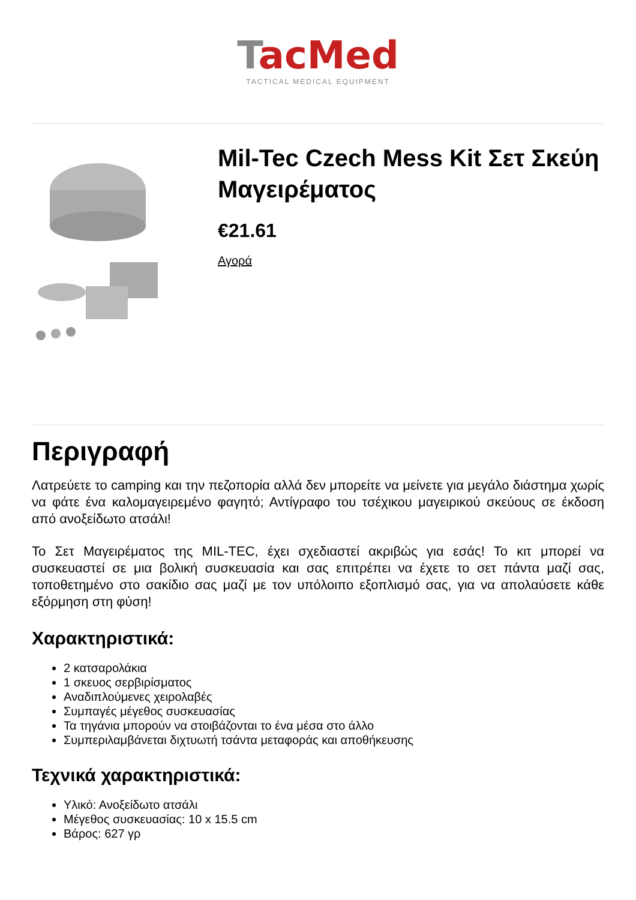TacMed
TACTICAL MEDICAL EQUIPMENT
Mil-Tec Czech Mess Kit Σετ Σκεύη Μαγειρέματος
€21.61
Αγορά
Περιγραφή
Λατρεύετε το camping και την πεζοπορία αλλά δεν μπορείτε να μείνετε για μεγάλο διάστημα χωρίς να φάτε ένα καλομαγειρεμένο φαγητό; Αντίγραφο του τσέχικου μαγειρικού σκεύους σε έκδοση από ανοξείδωτο ατσάλι!
Το Σετ Μαγειρέματος της MIL-TEC, έχει σχεδιαστεί ακριβώς για εσάς! Το κιτ μπορεί να συσκευαστεί σε μια βολική συσκευασία και σας επιτρέπει να έχετε το σετ πάντα μαζί σας, τοποθετημένο στο σακίδιο σας μαζί με τον υπόλοιπο εξοπλισμό σας, για να απολαύσετε κάθε εξόρμηση στη φύση!
Χαρακτηριστικά:
2 κατσαρολάκια
1 σκευος σερβιρίσματος
Αναδιπλούμενες χειρολαβές
Συμπαγές μέγεθος συσκευασίας
Τα τηγάνια μπορούν να στοιβάζονται το ένα μέσα στο άλλο
Συμπεριλαμβάνεται διχτυωτή τσάντα μεταφοράς και αποθήκευσης
Τεχνικά χαρακτηριστικά:
Υλικό: Ανοξείδωτο ατσάλι
Μέγεθος συσκευασίας: 10 x 15.5 cm
Βάρος: 627 γρ